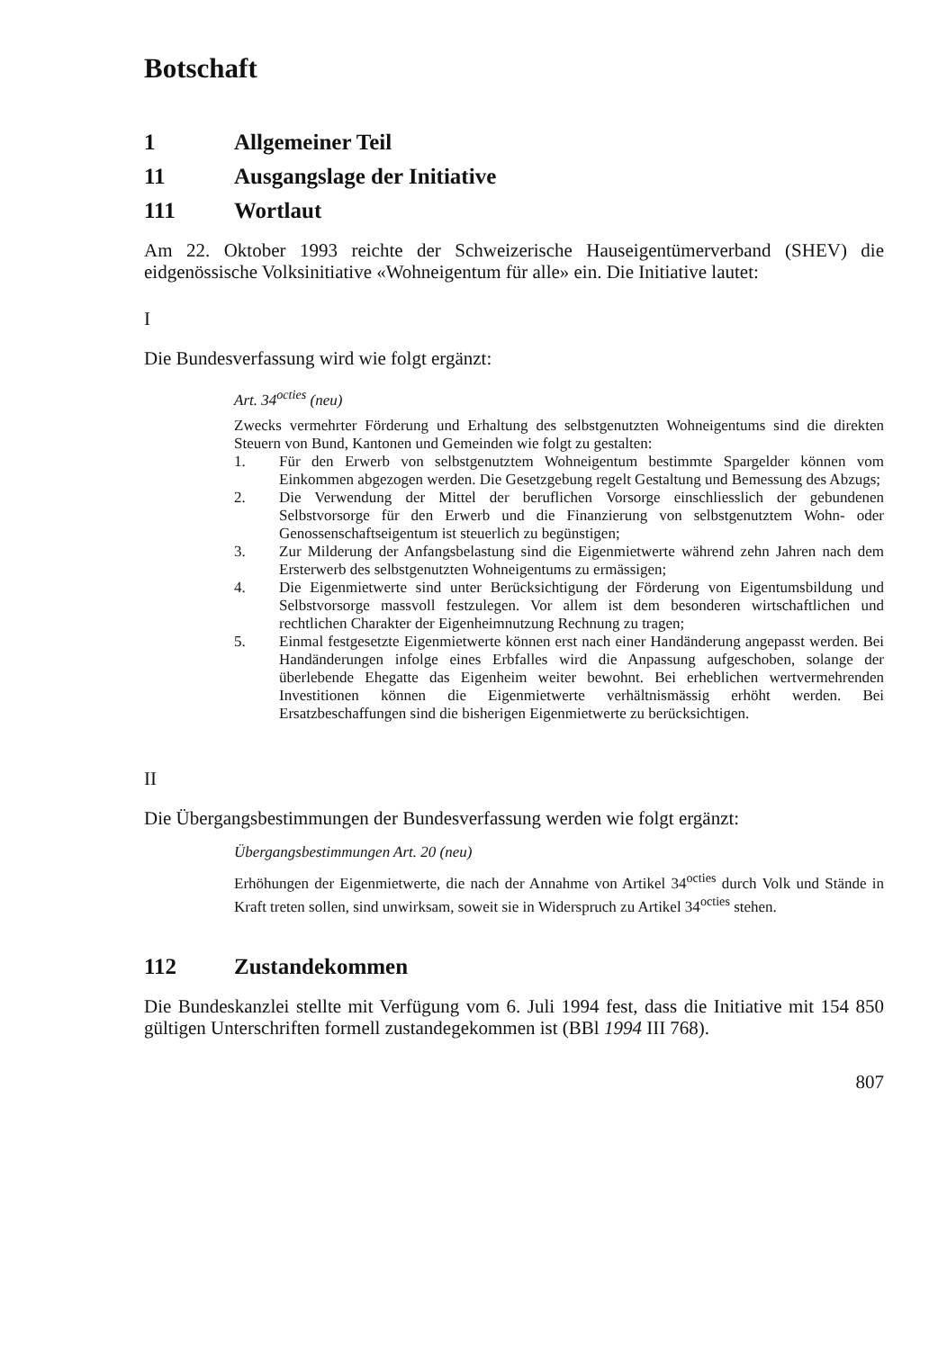Botschaft
1 Allgemeiner Teil
11 Ausgangslage der Initiative
111 Wortlaut
Am 22. Oktober 1993 reichte der Schweizerische Hauseigentümerverband (SHEV) die eidgenössische Volksinitiative «Wohneigentum für alle» ein. Die Initiative lautet:
I
Die Bundesverfassung wird wie folgt ergänzt:
Art. 34<sup>octies</sup> (neu)
Zwecks vermehrter Förderung und Erhaltung des selbstgenutzten Wohneigentums sind die direkten Steuern von Bund, Kantonen und Gemeinden wie folgt zu gestalten:
1.
Für den Erwerb von selbstgenutztem Wohneigentum bestimmte Spargelder können vom Einkommen abgezogen werden. Die Gesetzgebung regelt Gestaltung und Bemessung des Abzugs;
2.
Die Verwendung der Mittel der beruflichen Vorsorge einschliesslich der gebundenen Selbstvorsorge für den Erwerb und die Finanzierung von selbstgenutztem Wohn- oder Genossenschaftseigentum ist steuerlich zu begünstigen;
3.
Zur Milderung der Anfangsbelastung sind die Eigenmietwerte während zehn Jahren nach dem Ersterwerb des selbstgenutzten Wohneigentums zu ermässigen;
4.
Die Eigenmietwerte sind unter Berücksichtigung der Förderung von Eigentumsbildung und Selbstvorsorge massvoll festzulegen. Vor allem ist dem besonderen wirtschaftlichen und rechtlichen Charakter der Eigenheimnutzung Rechnung zu tragen;
5.
Einmal festgesetzte Eigenmietwerte können erst nach einer Handänderung angepasst werden. Bei Handänderungen infolge eines Erbfalles wird die Anpassung aufgeschoben, solange der überlebende Ehegatte das Eigenheim weiter bewohnt. Bei erheblichen wertvermehrenden Investitionen können die Eigenmietwerte verhältnismässig erhöht werden. Bei Ersatzbeschaffungen sind die bisherigen Eigenmietwerte zu berücksichtigen.
II
Die Übergangsbestimmungen der Bundesverfassung werden wie folgt ergänzt:
Übergangsbestimmungen Art. 20 (neu)
Erhöhungen der Eigenmietwerte, die nach der Annahme von Artikel 34<sup>octies</sup> durch Volk und Stände in Kraft treten sollen, sind unwirksam, soweit sie in Widerspruch zu Artikel 34<sup>octies</sup> stehen.
112 Zustandekommen
Die Bundeskanzlei stellte mit Verfügung vom 6. Juli 1994 fest, dass die Initiative mit 154 850 gültigen Unterschriften formell zustandegekommen ist (BBl 1994 III 768).
807